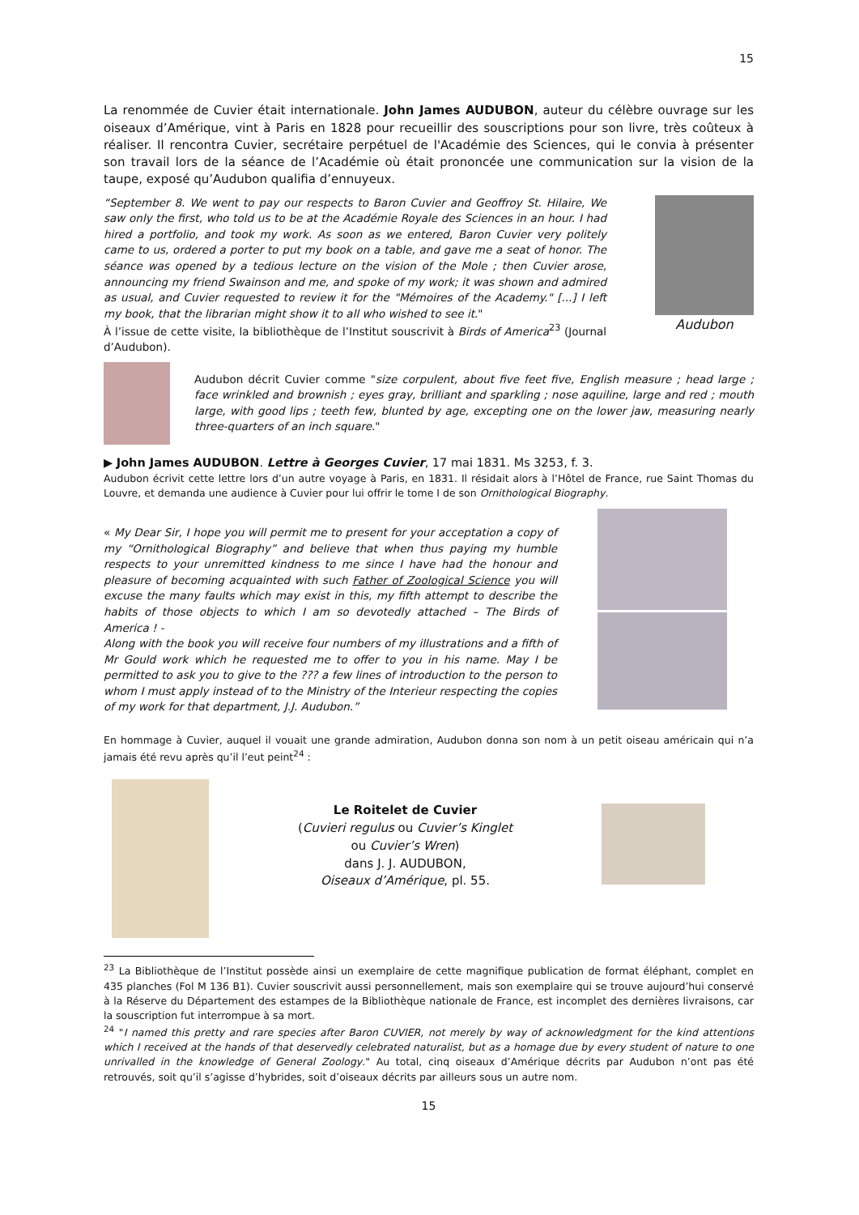15
La renommée de Cuvier était internationale. John James AUDUBON, auteur du célèbre ouvrage sur les oiseaux d’Amérique, vint à Paris en 1828 pour recueillir des souscriptions pour son livre, très coûteux à réaliser. Il rencontra Cuvier, secrétaire perpétuel de l'Académie des Sciences, qui le convia à présenter son travail lors de la séance de l’Académie où était prononcée une communication sur la vision de la taupe, exposé qu’Audubon qualifia d’ennuyeux.
“September 8. We went to pay our respects to Baron Cuvier and Geoffroy St. Hilaire, We saw only the first, who told us to be at the Académie Royale des Sciences in an hour. I had hired a portfolio, and took my work. As soon as we entered, Baron Cuvier very politely came to us, ordered a porter to put my book on a table, and gave me a seat of honor. The séance was opened by a tedious lecture on the vision of the Mole ; then Cuvier arose, announcing my friend Swainson and me, and spoke of my work; it was shown and admired as usual, and Cuvier requested to review it for the "Mémoires of the Academy." [...] I left my book, that the librarian might show it to all who wished to see it."
À l’issue de cette visite, la bibliothèque de l’Institut souscrivit à Birds of America<sup>23</sup> (Journal d’Audubon).
Audubon
Audubon décrit Cuvier comme "size corpulent, about five feet five, English measure ; head large ; face wrinkled and brownish ; eyes gray, brilliant and sparkling ; nose aquiline, large and red ; mouth large, with good lips ; teeth few, blunted by age, excepting one on the lower jaw, measuring nearly three-quarters of an inch square."
▶ John James AUDUBON. Lettre à Georges Cuvier, 17 mai 1831. Ms 3253, f. 3.
Audubon écrivit cette lettre lors d’un autre voyage à Paris, en 1831. Il résidait alors à l’Hôtel de France, rue Saint Thomas du Louvre, et demanda une audience à Cuvier pour lui offrir le tome I de son Ornithological Biography.
« My Dear Sir, I hope you will permit me to present for your acceptation a copy of my “Ornithological Biography” and believe that when thus paying my humble respects to your unremitted kindness to me since I have had the honour and pleasure of becoming acquainted with such Father of Zoological Science you will excuse the many faults which may exist in this, my fifth attempt to describe the habits of those objects to which I am so devotedly attached – The Birds of America ! -
Along with the book you will receive four numbers of my illustrations and a fifth of Mr Gould work which he requested me to offer to you in his name. May I be permitted to ask you to give to the ??? a few lines of introduction to the person to whom I must apply instead of to the Ministry of the Interieur respecting the copies of my work for that department, J.J. Audubon.”
En hommage à Cuvier, auquel il vouait une grande admiration, Audubon donna son nom à un petit oiseau américain qui n’a jamais été revu après qu’il l’eut peint<sup>24</sup> :
Le Roitelet de Cuvier
(Cuvieri regulus ou Cuvier’s Kinglet
ou Cuvier’s Wren)
dans J. J. AUDUBON,
Oiseaux d’Amérique, pl. 55.
<sup>23</sup> La Bibliothèque de l’Institut possède ainsi un exemplaire de cette magnifique publication de format éléphant, complet en 435 planches (Fol M 136 B1). Cuvier souscrivit aussi personnellement, mais son exemplaire qui se trouve aujourd’hui conservé à la Réserve du Département des estampes de la Bibliothèque nationale de France, est incomplet des dernières livraisons, car la souscription fut interrompue à sa mort.
<sup>24</sup> "I named this pretty and rare species after Baron CUVIER, not merely by way of acknowledgment for the kind attentions which I received at the hands of that deservedly celebrated naturalist, but as a homage due by every student of nature to one unrivalled in the knowledge of General Zoology." Au total, cinq oiseaux d’Amérique décrits par Audubon n’ont pas été retrouvés, soit qu’il s’agisse d’hybrides, soit d’oiseaux décrits par ailleurs sous un autre nom.
15